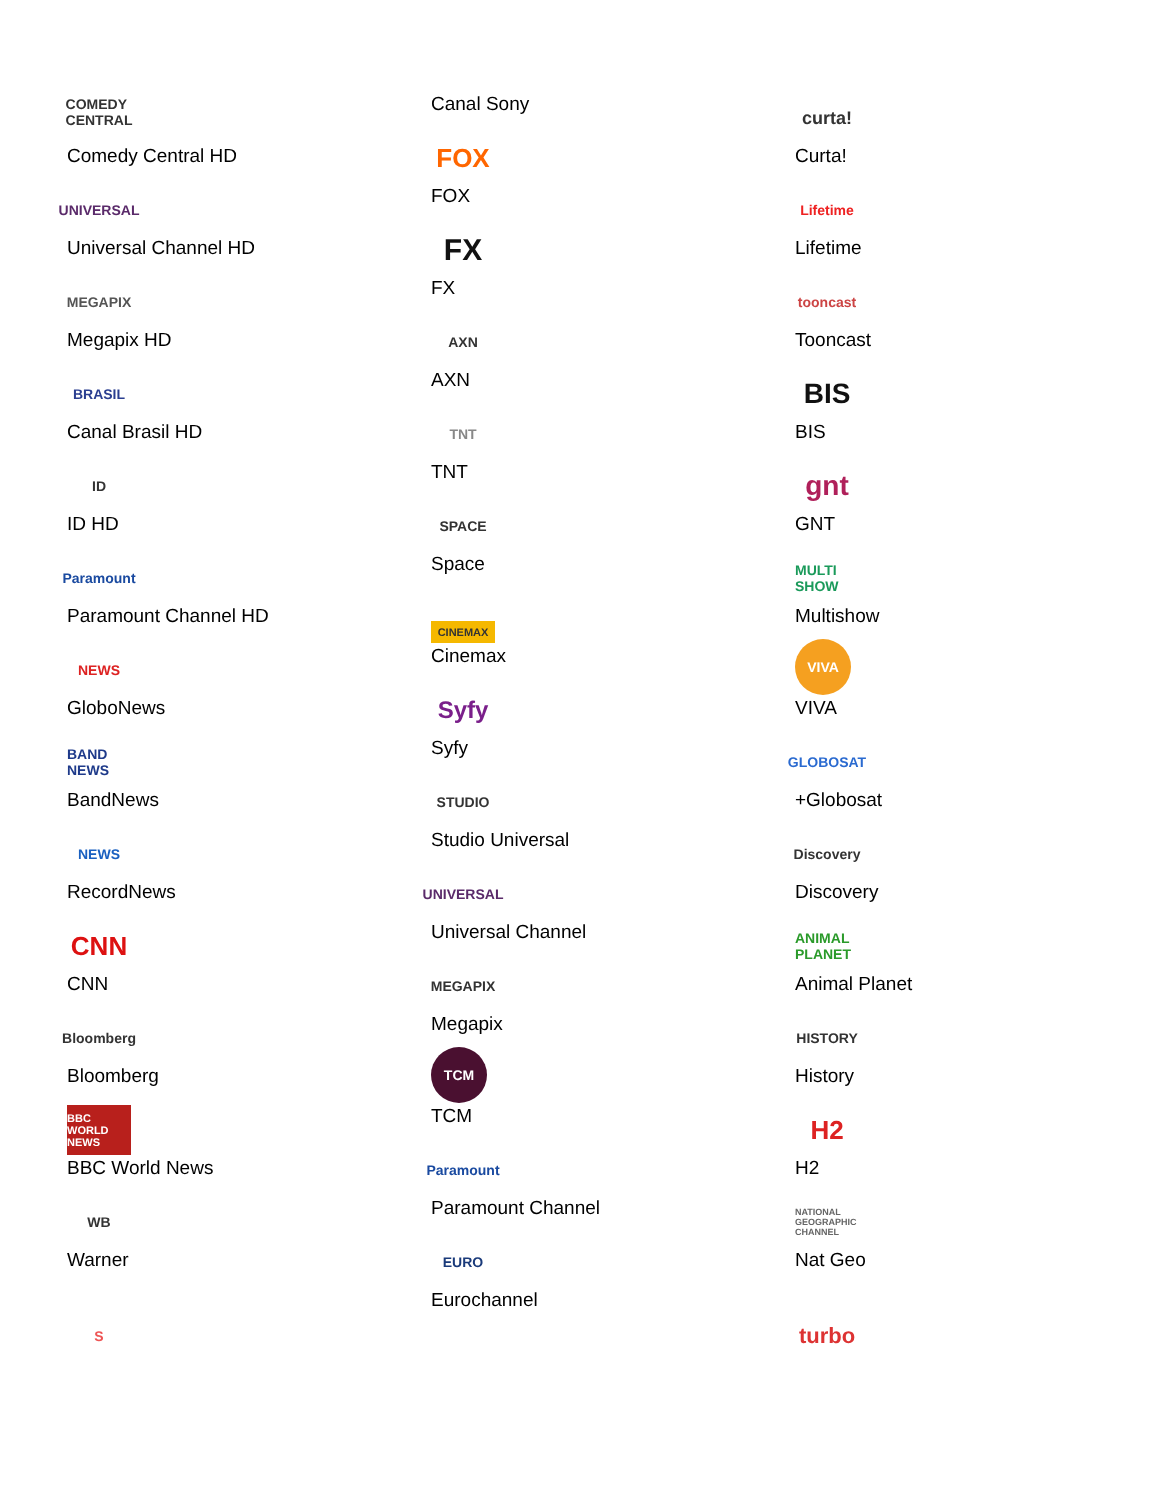COMEDY CENTRAL
Comedy Central HD
UNIVERSAL
Universal Channel HD
MEGAPIX
Megapix HD
BRASIL
Canal Brasil HD
ID
ID HD
Paramount
Paramount Channel HD
NEWS
GloboNews
BAND NEWS
BandNews
NEWS
RecordNews
CNN
CNN
Bloomberg
Bloomberg
BBC WORLD NEWS
BBC World News
WB
Warner
S
Canal Sony
FOX
FOX
FX
FX
AXN
AXN
TNT
TNT
SPACE
Space
CINEMAX
Cinemax
Syfy
Syfy
STUDIO
Studio Universal
UNIVERSAL
Universal Channel
MEGAPIX
Megapix
TCM
TCM
Paramount
Paramount Channel
EURO
Eurochannel
curta!
Curta!
Lifetime
Lifetime
tooncast
Tooncast
BIS
BIS
gnt
GNT
MULTI SHOW
Multishow
VIVA
VIVA
GLOBOSAT
+Globosat
Discovery
Discovery
ANIMAL PLANET
Animal Planet
HISTORY
History
H2
H2
NATIONAL GEOGRAPHIC CHANNEL
Nat Geo
turbo